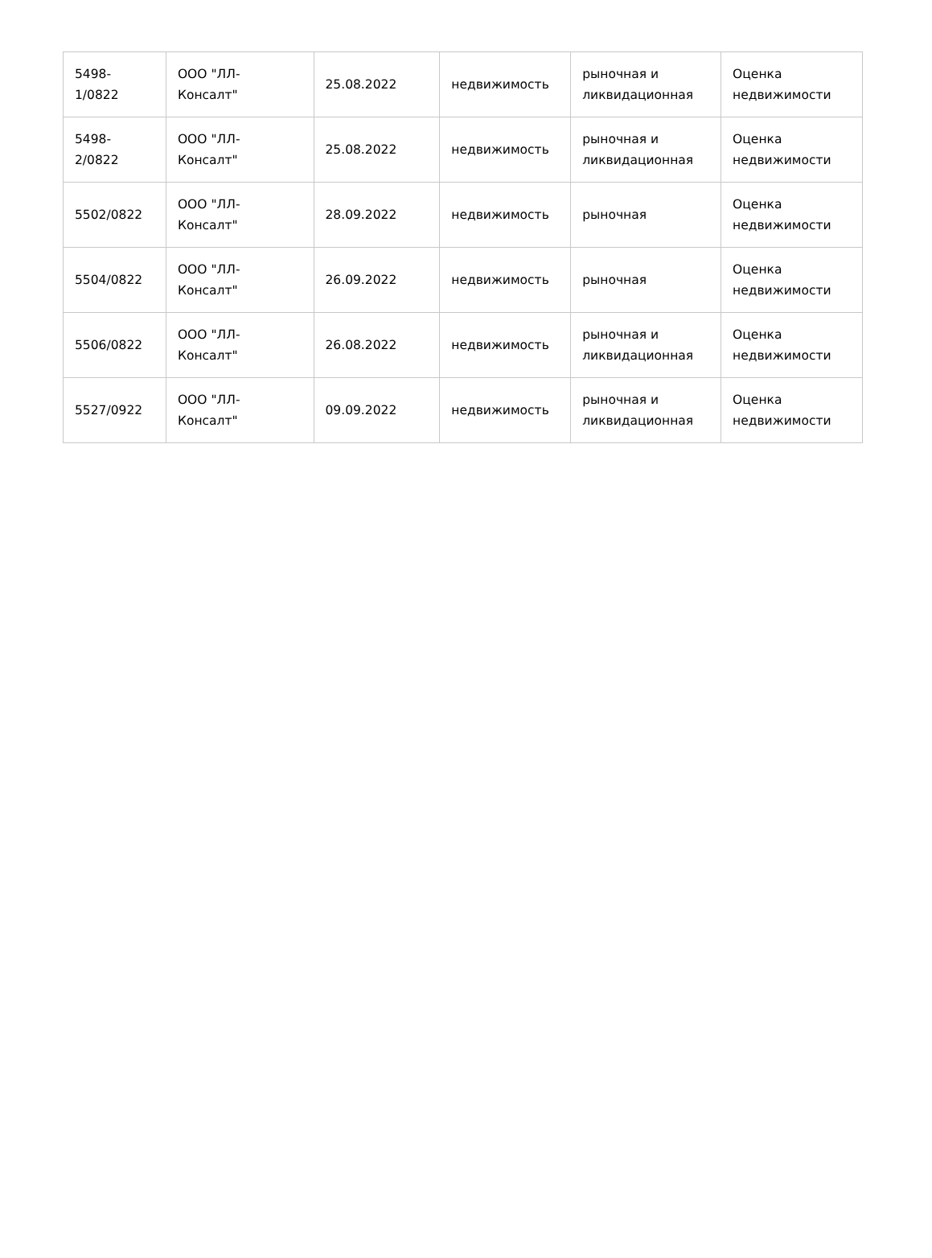| 5498- 1/0822 | ООО "ЛЛ- Консалт" | 25.08.2022 | недвижимость | рыночная и ликвидационная | Оценка недвижимости |
| 5498- 2/0822 | ООО "ЛЛ- Консалт" | 25.08.2022 | недвижимость | рыночная и ликвидационная | Оценка недвижимости |
| 5502/0822 | ООО "ЛЛ- Консалт" | 28.09.2022 | недвижимость | рыночная | Оценка недвижимости |
| 5504/0822 | ООО "ЛЛ- Консалт" | 26.09.2022 | недвижимость | рыночная | Оценка недвижимости |
| 5506/0822 | ООО "ЛЛ- Консалт" | 26.08.2022 | недвижимость | рыночная и ликвидационная | Оценка недвижимости |
| 5527/0922 | ООО "ЛЛ- Консалт" | 09.09.2022 | недвижимость | рыночная и ликвидационная | Оценка недвижимости |